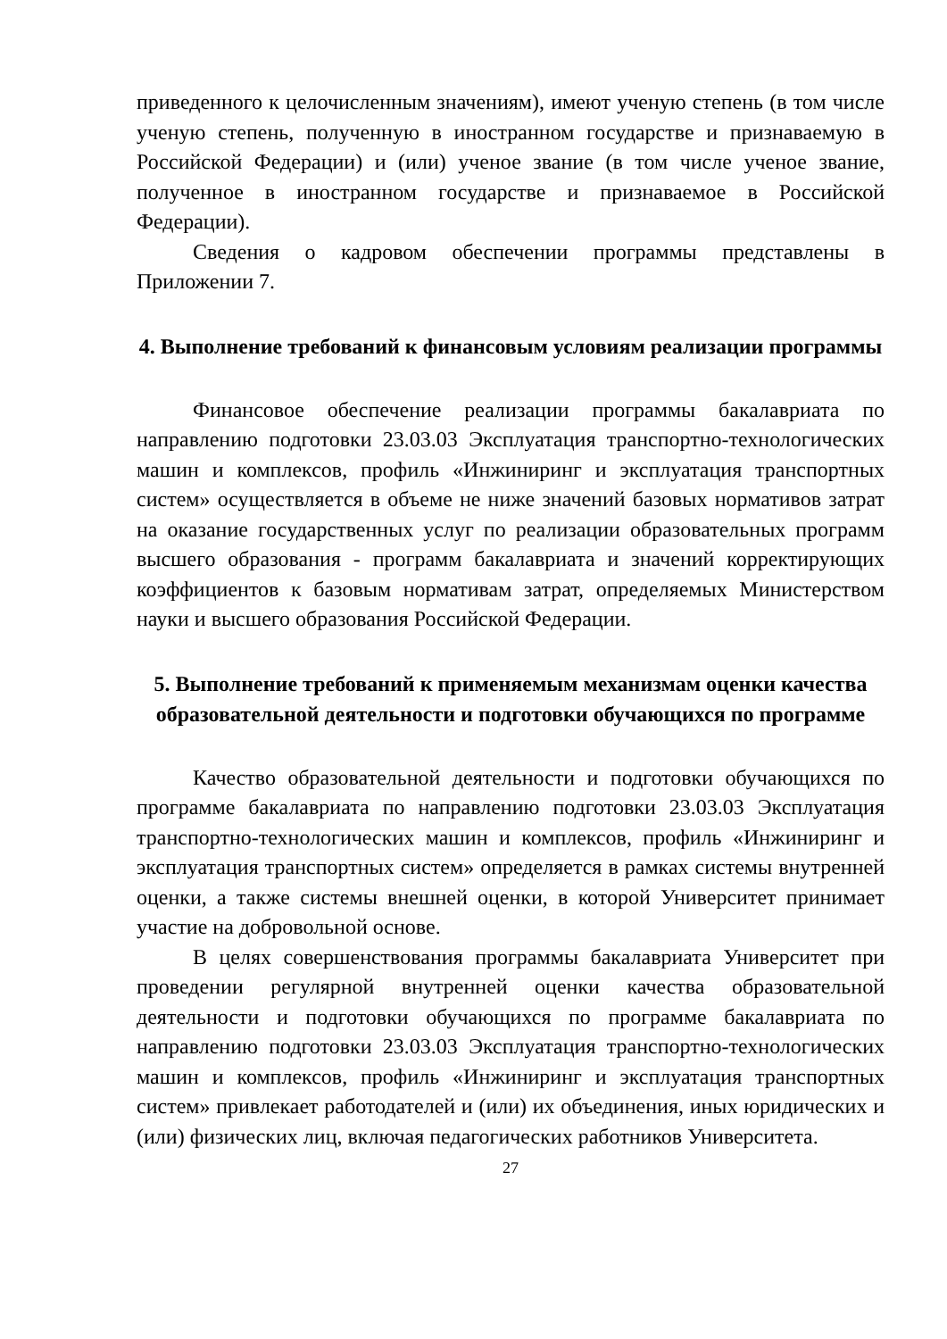приведенного к целочисленным значениям), имеют ученую степень (в том числе ученую степень, полученную в иностранном государстве и признаваемую в Российской Федерации) и (или) ученое звание (в том числе ученое звание, полученное в иностранном государстве и признаваемое в Российской Федерации).
Сведения о кадровом обеспечении программы представлены в Приложении 7.
4. Выполнение требований к финансовым условиям реализации программы
Финансовое обеспечение реализации программы бакалавриата по направлению подготовки 23.03.03 Эксплуатация транспортно-технологических машин и комплексов, профиль «Инжиниринг и эксплуатация транспортных систем» осуществляется в объеме не ниже значений базовых нормативов затрат на оказание государственных услуг по реализации образовательных программ высшего образования - программ бакалавриата и значений корректирующих коэффициентов к базовым нормативам затрат, определяемых Министерством науки и высшего образования Российской Федерации.
5. Выполнение требований к применяемым механизмам оценки качества образовательной деятельности и подготовки обучающихся по программе
Качество образовательной деятельности и подготовки обучающихся по программе бакалавриата по направлению подготовки 23.03.03 Эксплуатация транспортно-технологических машин и комплексов, профиль «Инжиниринг и эксплуатация транспортных систем» определяется в рамках системы внутренней оценки, а также системы внешней оценки, в которой Университет принимает участие на добровольной основе.
В целях совершенствования программы бакалавриата Университет при проведении регулярной внутренней оценки качества образовательной деятельности и подготовки обучающихся по программе бакалавриата по направлению подготовки 23.03.03 Эксплуатация транспортно-технологических машин и комплексов, профиль «Инжиниринг и эксплуатация транспортных систем» привлекает работодателей и (или) их объединения, иных юридических и (или) физических лиц, включая педагогических работников Университета.
27